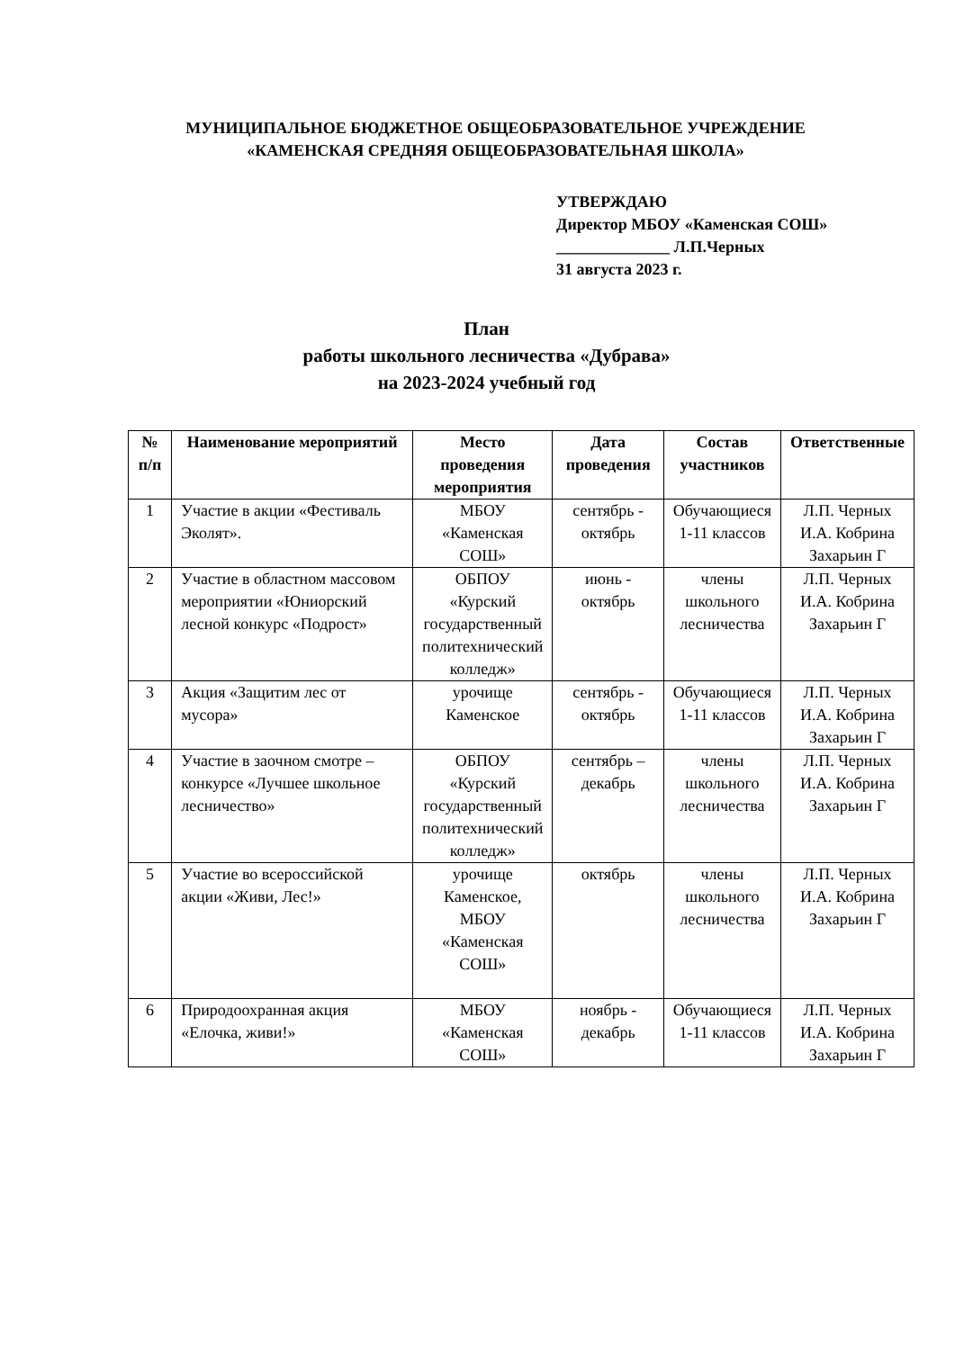МУНИЦИПАЛЬНОЕ БЮДЖЕТНОЕ ОБЩЕОБРАЗОВАТЕЛЬНОЕ УЧРЕЖДЕНИЕ
«КАМЕНСКАЯ СРЕДНЯЯ ОБЩЕОБРАЗОВАТЕЛЬНАЯ ШКОЛА»
УТВЕРЖДАЮ
Директор МБОУ «Каменская СОШ»
______________ Л.П.Черных
31 августа 2023 г.
План
работы школьного лесничества «Дубрава»
на 2023-2024 учебный год
| № п/п | Наименование мероприятий | Место проведения мероприятия | Дата проведения | Состав участников | Ответственные |
| --- | --- | --- | --- | --- | --- |
| 1 | Участие в акции «Фестиваль Эколят». | МБОУ «Каменская СОШ» | сентябрь - октябрь | Обучающиеся 1-11 классов | Л.П. Черных И.А. Кобрина Захарьин Г |
| 2 | Участие в областном массовом мероприятии «Юниорский лесной конкурс «Подрост» | ОБПОУ «Курский государственный политехнический колледж» | июнь - октябрь | члены школьного лесничества | Л.П. Черных И.А. Кобрина Захарьин Г |
| 3 | Акция «Защитим лес от мусора» | урочище Каменское | сентябрь - октябрь | Обучающиеся 1-11 классов | Л.П. Черных И.А. Кобрина Захарьин Г |
| 4 | Участие в заочном смотре – конкурсе «Лучшее школьное лесничество» | ОБПОУ «Курский государственный политехнический колледж» | сентябрь – декабрь | члены школьного лесничества | Л.П. Черных И.А. Кобрина Захарьин Г |
| 5 | Участие во всероссийской акции «Живи, Лес!» | урочище Каменское, МБОУ «Каменская СОШ» | октябрь | члены школьного лесничества | Л.П. Черных И.А. Кобрина Захарьин Г |
| 6 | Природоохранная акция «Елочка, живи!» | МБОУ «Каменская СОШ» | ноябрь - декабрь | Обучающиеся 1-11 классов | Л.П. Черных И.А. Кобрина Захарьин Г |